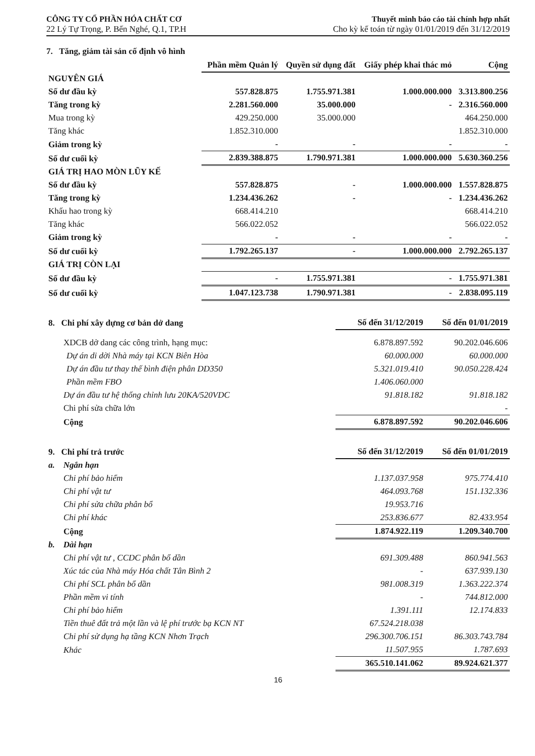CÔNG TY CỔ PHẦN HÓA CHẤT CƠ
22 Lý Tự Trọng, P. Bến Nghé, Q.1, TP.H
Thuyết minh báo cáo tài chính hợp nhất
Cho kỳ kế toán từ ngày 01/01/2019 đến 31/12/2019
7. Tăng, giảm tài sản cố định vô hình
| | Phần mềm Quản lý | Quyền sử dụng đất | Giấy phép khai thác mỏ | Cộng |
| --- | --- | --- | --- | --- |
| NGUYÊN GIÁ | | | | |
| Số dư đầu kỳ | 557.828.875 | 1.755.971.381 | 1.000.000.000 | 3.313.800.256 |
| Tăng trong kỳ | 2.281.560.000 | 35.000.000 | - | 2.316.560.000 |
| Mua trong kỳ | 429.250.000 | 35.000.000 | | 464.250.000 |
| Tăng khác | 1.852.310.000 | | | 1.852.310.000 |
| Giảm trong kỳ | - | - | - | - |
| Số dư cuối kỳ | 2.839.388.875 | 1.790.971.381 | 1.000.000.000 | 5.630.360.256 |
| GIÁ TRỊ HAO MÒN LŨY KẾ | | | | |
| Số dư đầu kỳ | 557.828.875 | - | 1.000.000.000 | 1.557.828.875 |
| Tăng trong kỳ | 1.234.436.262 | - | - | 1.234.436.262 |
| Khấu hao trong kỳ | 668.414.210 | | | 668.414.210 |
| Tăng khác | 566.022.052 | | | 566.022.052 |
| Giảm trong kỳ | - | - | - | - |
| Số dư cuối kỳ | 1.792.265.137 | - | 1.000.000.000 | 2.792.265.137 |
| GIÁ TRỊ CÒN LẠI | | | | |
| Số dư đầu kỳ | - | 1.755.971.381 | - | 1.755.971.381 |
| Số dư cuối kỳ | 1.047.123.738 | 1.790.971.381 | - | 2.838.095.119 |
| 8. Chi phí xây dựng cơ bản dở dang | Số đến 31/12/2019 | Số đến 01/01/2019 |
| --- | --- | --- |
| XDCB dở dang các công trình, hạng mục: | 6.878.897.592 | 90.202.046.606 |
| Dự án di dời Nhà máy tại KCN Biên Hòa | 60.000.000 | 60.000.000 |
| Dự án đầu tư thay thế bình điện phân DD350 | 5.321.019.410 | 90.050.228.424 |
| Phần mềm FBO | 1.406.060.000 | |
| Dự án đầu tư hệ thống chỉnh lưu 20KA/520VDC | 91.818.182 | 91.818.182 |
| Chi phí sửa chữa lớn | | - |
| Cộng | 6.878.897.592 | 90.202.046.606 |
| 9. Chi phí trả trước | Số đến 31/12/2019 | Số đến 01/01/2019 |
| --- | --- | --- |
| a. Ngắn hạn | | |
| Chi phí bảo hiểm | 1.137.037.958 | 975.774.410 |
| Chi phí vật tư | 464.093.768 | 151.132.336 |
| Chi phí sửa chữa phân bổ | 19.953.716 | |
| Chi phí khác | 253.836.677 | 82.433.954 |
| Cộng | 1.874.922.119 | 1.209.340.700 |
| b. Dài hạn | | |
| Chi phí vật tư , CCDC phân bổ dần | 691.309.488 | 860.941.563 |
| Xúc tác của Nhà máy Hóa chất Tân Bình 2 | - | 637.939.130 |
| Chi phí SCL phân bổ dần | 981.008.319 | 1.363.222.374 |
| Phần mềm vi tính | - | 744.812.000 |
| Chi phí bảo hiểm | 1.391.111 | 12.174.833 |
| Tiền thuê đất trả một lần và lệ phí trước bạ KCN NT | 67.524.218.038 | |
| Chi phí sử dụng hạ tầng KCN Nhơn Trạch | 296.300.706.151 | 86.303.743.784 |
| Khác | 11.507.955 | 1.787.693 |
| | 365.510.141.062 | 89.924.621.377 |
16